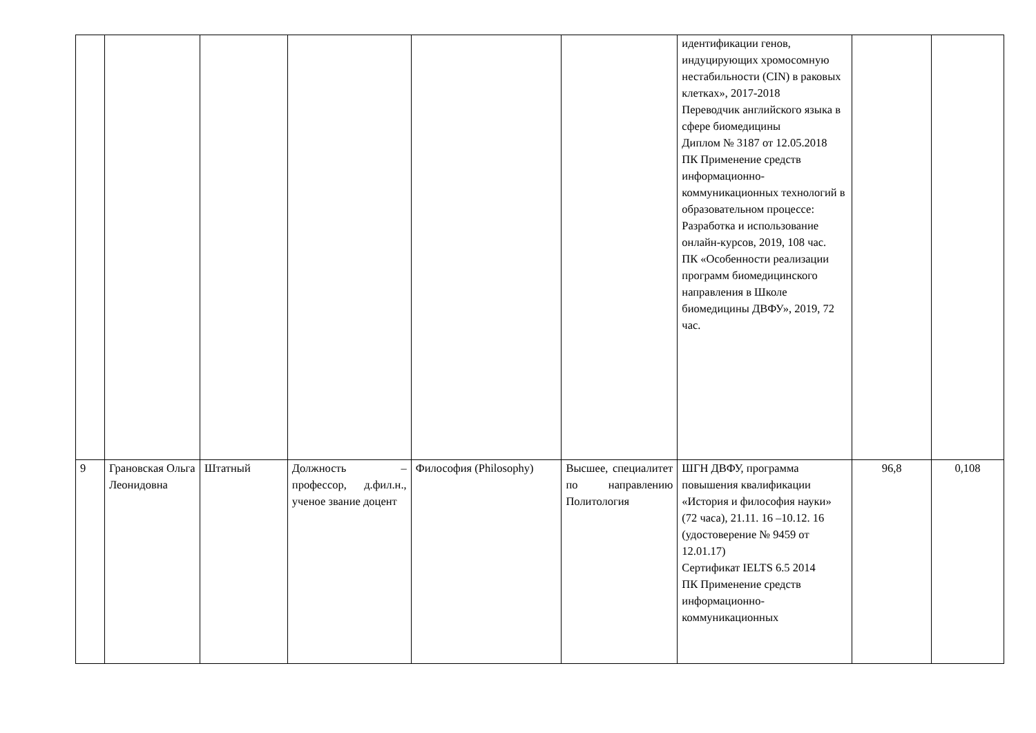| | | | | | | идентификации генов, индуцирующих хромосомную нестабильности (CIN) в раковых клетках», 2017-2018 Переводчик английского языка в сфере биомедицины Диплом № 3187 от 12.05.2018 ПК Применение средств информационно-коммуникационных технологий в образовательном процессе: Разработка и использование онлайн-курсов, 2019, 108 час. ПК «Особенности реализации программ биомедицинского направления в Школе биомедицины ДВФУ», 2019, 72 час. | | |
| 9 | Грановская Ольга Леонидовна | Штатный | Должность – профессор, д.фил.н., ученое звание доцент | Философия (Philosophy) | Высшее, специалитет по направлению Политология | ШГН ДВФУ, программа повышения квалификации «История и философия науки» (72 часа), 21.11. 16 –10.12. 16 (удостоверение № 9459 от 12.01.17) Сертификат IELTS 6.5 2014 ПК Применение средств информационно-коммуникационных | 96,8 | 0,108 |